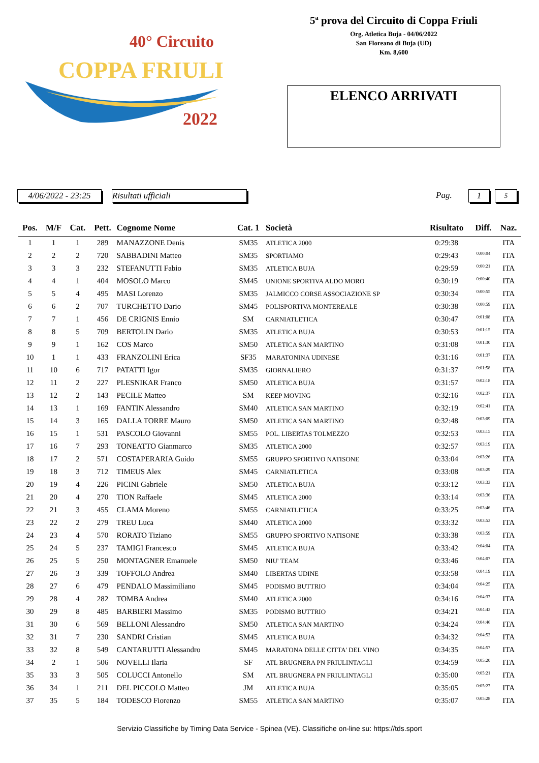40° Circuito
COPPA FRIULI
2022
5ª prova del Circuito di Coppa Friuli
Org. Atletica Buja - 04/06/2022
San Floreano di Buja (UD)
Km. 8,600
ELENCO ARRIVATI
4/06/2022 - 23:25 Risultati ufficiali Pag. 1 5
| Pos. | M/F | Cat. | Pett. | Cognome Nome | Cat. 1 | Società | Risultato | Diff. | Naz. |
| --- | --- | --- | --- | --- | --- | --- | --- | --- | --- |
| 1 | 1 | 1 | 289 | MANAZZONE Denis | SM35 | ATLETICA 2000 | 0:29:38 | | ITA |
| 2 | 2 | 2 | 720 | SABBADINI Matteo | SM35 | SPORTIAMO | 0:29:43 | 0:00:04 | ITA |
| 3 | 3 | 3 | 232 | STEFANUTTI Fabio | SM35 | ATLETICA BUJA | 0:29:59 | 0:00:21 | ITA |
| 4 | 4 | 1 | 404 | MOSOLO Marco | SM45 | UNIONE SPORTIVA ALDO MORO | 0:30:19 | 0:00:40 | ITA |
| 5 | 5 | 4 | 495 | MASI Lorenzo | SM35 | JALMICCO CORSE ASSOCIAZIONE SP | 0:30:34 | 0:00:55 | ITA |
| 6 | 6 | 2 | 707 | TURCHETTO Dario | SM45 | POLISPORTIVA MONTEREALE | 0:30:38 | 0:00:59 | ITA |
| 7 | 7 | 1 | 456 | DE CRIGNIS Ennio | SM | CARNIATLETICA | 0:30:47 | 0:01:08 | ITA |
| 8 | 8 | 5 | 709 | BERTOLIN Dario | SM35 | ATLETICA BUJA | 0:30:53 | 0:01:15 | ITA |
| 9 | 9 | 1 | 162 | COS Marco | SM50 | ATLETICA SAN MARTINO | 0:31:08 | 0:01:30 | ITA |
| 10 | 1 | 1 | 433 | FRANZOLINI Erica | SF35 | MARATONINA UDINESE | 0:31:16 | 0:01:37 | ITA |
| 11 | 10 | 6 | 717 | PATATTI Igor | SM35 | GIORNALIERO | 0:31:37 | 0:01:58 | ITA |
| 12 | 11 | 2 | 227 | PLESNIKAR Franco | SM50 | ATLETICA BUJA | 0:31:57 | 0:02:18 | ITA |
| 13 | 12 | 2 | 143 | PECILE Matteo | SM | KEEP MOVING | 0:32:16 | 0:02:37 | ITA |
| 14 | 13 | 1 | 169 | FANTIN Alessandro | SM40 | ATLETICA SAN MARTINO | 0:32:19 | 0:02:41 | ITA |
| 15 | 14 | 3 | 165 | DALLA TORRE Mauro | SM50 | ATLETICA SAN MARTINO | 0:32:48 | 0:03:09 | ITA |
| 16 | 15 | 1 | 531 | PASCOLO Giovanni | SM55 | POL. LIBERTAS TOLMEZZO | 0:32:53 | 0:03:15 | ITA |
| 17 | 16 | 7 | 293 | TONEATTO Gianmarco | SM35 | ATLETICA 2000 | 0:32:57 | 0:03:19 | ITA |
| 18 | 17 | 2 | 571 | COSTAPERARIA Guido | SM55 | GRUPPO SPORTIVO NATISONE | 0:33:04 | 0:03:26 | ITA |
| 19 | 18 | 3 | 712 | TIMEUS Alex | SM45 | CARNIATLETICA | 0:33:08 | 0:03:29 | ITA |
| 20 | 19 | 4 | 226 | PICINI Gabriele | SM50 | ATLETICA BUJA | 0:33:12 | 0:03:33 | ITA |
| 21 | 20 | 4 | 270 | TION Raffaele | SM45 | ATLETICA 2000 | 0:33:14 | 0:03:36 | ITA |
| 22 | 21 | 3 | 455 | CLAMA Moreno | SM55 | CARNIATLETICA | 0:33:25 | 0:03:46 | ITA |
| 23 | 22 | 2 | 279 | TREU Luca | SM40 | ATLETICA 2000 | 0:33:32 | 0:03:53 | ITA |
| 24 | 23 | 4 | 570 | RORATO Tiziano | SM55 | GRUPPO SPORTIVO NATISONE | 0:33:38 | 0:03:59 | ITA |
| 25 | 24 | 5 | 237 | TAMIGI Francesco | SM45 | ATLETICA BUJA | 0:33:42 | 0:04:04 | ITA |
| 26 | 25 | 5 | 250 | MONTAGNER Emanuele | SM50 | NIU' TEAM | 0:33:46 | 0:04:07 | ITA |
| 27 | 26 | 3 | 339 | TOFFOLO Andrea | SM40 | LIBERTAS UDINE | 0:33:58 | 0:04:19 | ITA |
| 28 | 27 | 6 | 479 | PENDALO Massimiliano | SM45 | PODISMO BUTTRIO | 0:34:04 | 0:04:25 | ITA |
| 29 | 28 | 4 | 282 | TOMBA Andrea | SM40 | ATLETICA 2000 | 0:34:16 | 0:04:37 | ITA |
| 30 | 29 | 8 | 485 | BARBIERI Massimo | SM35 | PODISMO BUTTRIO | 0:34:21 | 0:04:43 | ITA |
| 31 | 30 | 6 | 569 | BELLONI Alessandro | SM50 | ATLETICA SAN MARTINO | 0:34:24 | 0:04:46 | ITA |
| 32 | 31 | 7 | 230 | SANDRI Cristian | SM45 | ATLETICA BUJA | 0:34:32 | 0:04:53 | ITA |
| 33 | 32 | 8 | 549 | CANTARUTTI Alessandro | SM45 | MARATONA DELLE CITTA' DEL VINO | 0:34:35 | 0:04:57 | ITA |
| 34 | 2 | 1 | 506 | NOVELLI Ilaria | SF | ATL BRUGNERA PN FRIULINTAGLI | 0:34:59 | 0:05:20 | ITA |
| 35 | 33 | 3 | 505 | COLUCCI Antonello | SM | ATL BRUGNERA PN FRIULINTAGLI | 0:35:00 | 0:05:21 | ITA |
| 36 | 34 | 1 | 211 | DEL PICCOLO Matteo | JM | ATLETICA BUJA | 0:35:05 | 0:05:27 | ITA |
| 37 | 35 | 5 | 184 | TODESCO Fiorenzo | SM55 | ATLETICA SAN MARTINO | 0:35:07 | 0:05:28 | ITA |
Servizio Classifiche by Timing Data Service - Spinea (VE). Classifiche on-line su: https://tds.sport